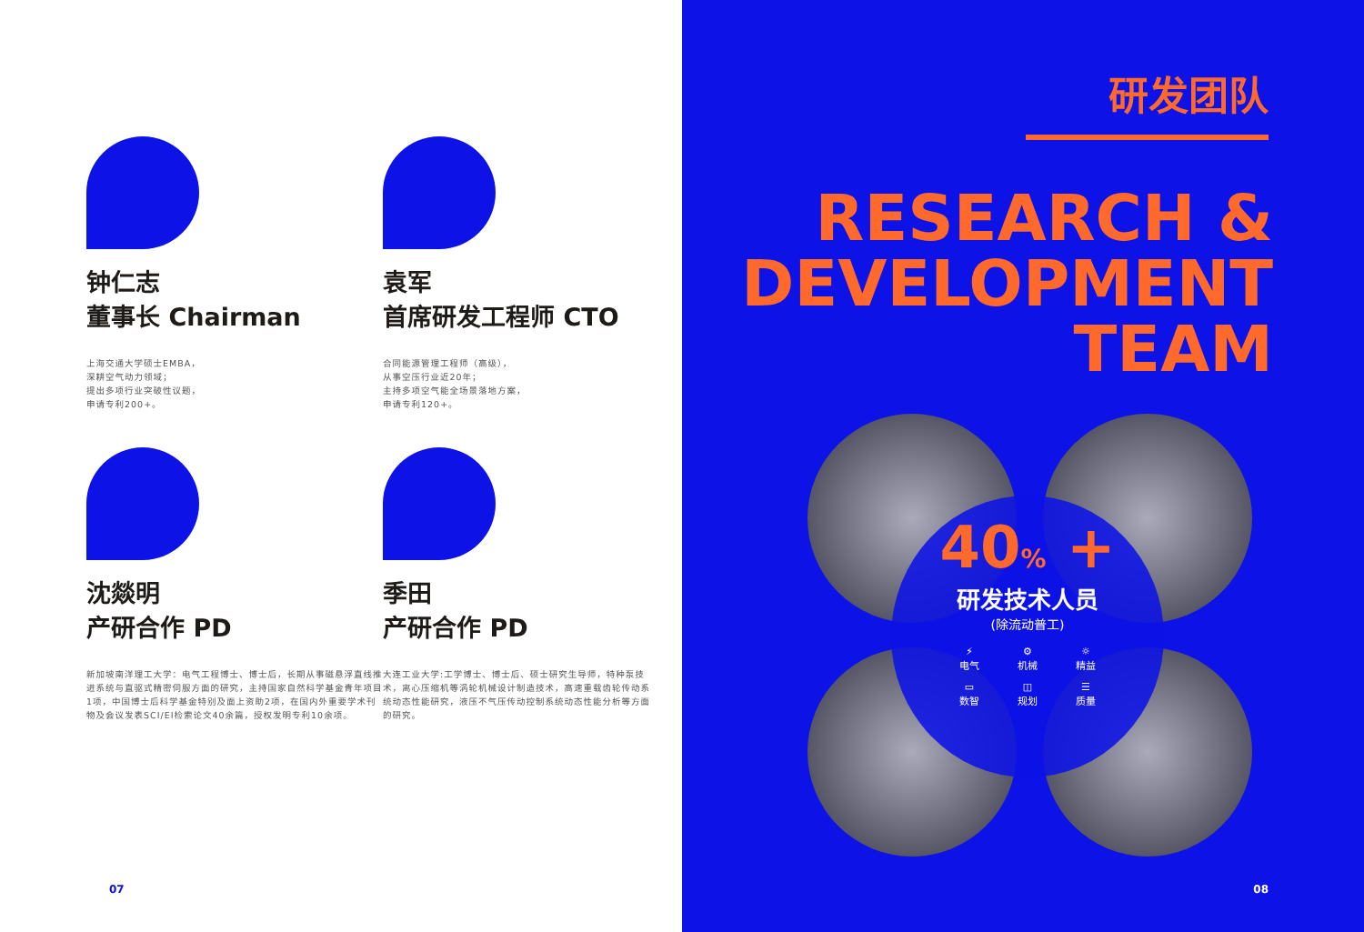钟仁志
董事长 Chairman
上海交通大学硕士EMBA，
深耕空气动力领域；
提出多项行业突破性议题，
申请专利200+。
袁军
首席研发工程师 CTO
合同能源管理工程师（高级），
从事空压行业近20年；
主持多项空气能全场景落地方案，
申请专利120+。
沈燚明
产研合作 PD
新加坡南洋理工大学：电气工程博士、博士后，长期从事磁悬浮直线推进系统与直驱式精密伺服方面的研究，主持国家自然科学基金青年项目1项，中国博士后科学基金特别及面上资助2项，在国内外重要学术刊物及会议发表SCI/EI检索论文40余篇，授权发明专利10余项。
季田
产研合作 PD
大连工业大学:工学博士、博士后、硕士研究生导师，特种泵技术，离心压缩机等涡轮机械设计制造技术，高速重载齿轮传动系统动态性能研究，液压不气压传动控制系统动态性能分析等方面的研究。
07
研发团队
RESEARCH &
DEVELOPMENT
TEAM
40% +
研发技术人员
(除流动普工)
⚡
电气 ⚙
机械 ☼
精益 ▭
数智 ◫
规划 ☰
质量
08